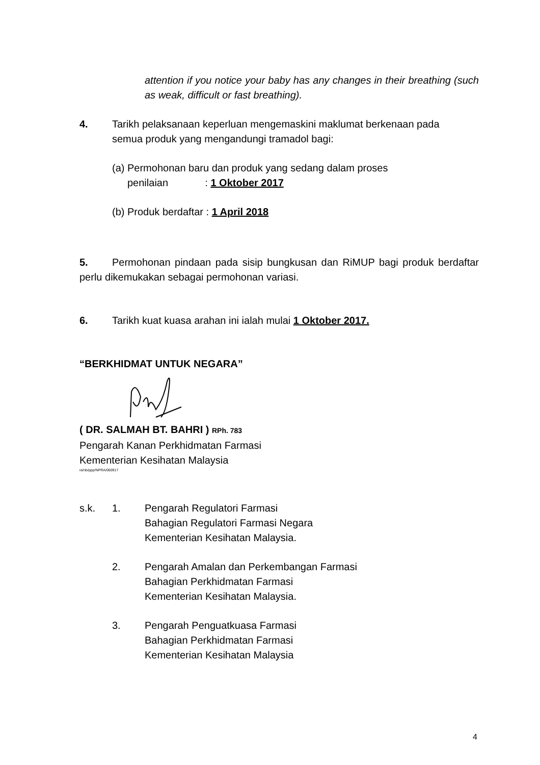attention if you notice your baby has any changes in their breathing (such as weak, difficult or fast breathing).
4. Tarikh pelaksanaan keperluan mengemaskini maklumat berkenaan pada
semua produk yang mengandungi tramadol bagi:
(a) Permohonan baru dan produk yang sedang dalam proses
penilaian : 1 Oktober 2017
(b) Produk berdaftar : 1 April 2018
5. Permohonan pindaan pada sisip bungkusan dan RiMUP bagi produk berdaftar perlu dikemukakan sebagai permohonan variasi.
6. Tarikh kuat kuasa arahan ini ialah mulai 1 Oktober 2017.
“BERKHIDMAT UNTUK NEGARA”
( DR. SALMAH BT. BAHRI ) RPh. 783
Pengarah Kanan Perkhidmatan Farmasi
Kementerian Kesihatan Malaysia
ra/nb/ppp/NPRA/060917
s.k. 1. Pengarah Regulatori Farmasi
Bahagian Regulatori Farmasi Negara
Kementerian Kesihatan Malaysia.
2. Pengarah Amalan dan Perkembangan Farmasi
Bahagian Perkhidmatan Farmasi
Kementerian Kesihatan Malaysia.
3. Pengarah Penguatkuasa Farmasi
Bahagian Perkhidmatan Farmasi
Kementerian Kesihatan Malaysia
4